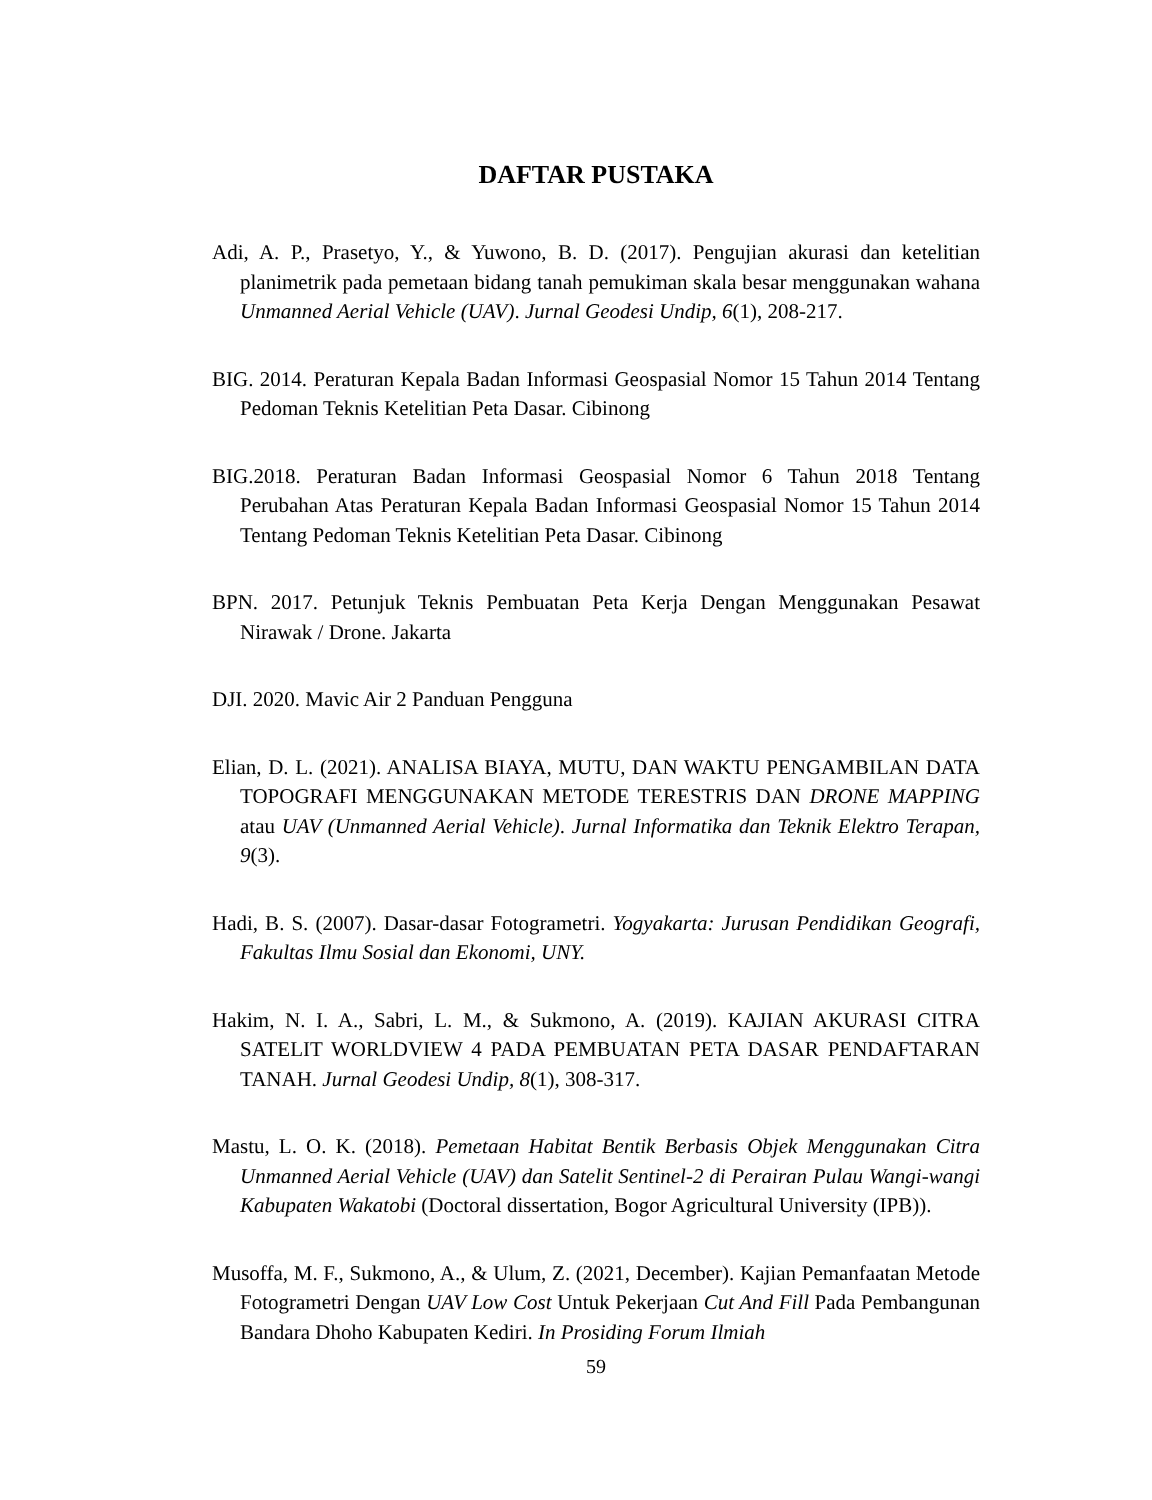DAFTAR PUSTAKA
Adi, A. P., Prasetyo, Y., & Yuwono, B. D. (2017). Pengujian akurasi dan ketelitian planimetrik pada pemetaan bidang tanah pemukiman skala besar menggunakan wahana Unmanned Aerial Vehicle (UAV). Jurnal Geodesi Undip, 6(1), 208-217.
BIG. 2014. Peraturan Kepala Badan Informasi Geospasial Nomor 15 Tahun 2014 Tentang Pedoman Teknis Ketelitian Peta Dasar. Cibinong
BIG.2018. Peraturan Badan Informasi Geospasial Nomor 6 Tahun 2018 Tentang Perubahan Atas Peraturan Kepala Badan Informasi Geospasial Nomor 15 Tahun 2014 Tentang Pedoman Teknis Ketelitian Peta Dasar. Cibinong
BPN. 2017. Petunjuk Teknis Pembuatan Peta Kerja Dengan Menggunakan Pesawat Nirawak / Drone. Jakarta
DJI. 2020. Mavic Air 2 Panduan Pengguna
Elian, D. L. (2021). ANALISA BIAYA, MUTU, DAN WAKTU PENGAMBILAN DATA TOPOGRAFI MENGGUNAKAN METODE TERESTRIS DAN DRONE MAPPING atau UAV (Unmanned Aerial Vehicle). Jurnal Informatika dan Teknik Elektro Terapan, 9(3).
Hadi, B. S. (2007). Dasar-dasar Fotogrametri. Yogyakarta: Jurusan Pendidikan Geografi, Fakultas Ilmu Sosial dan Ekonomi, UNY.
Hakim, N. I. A., Sabri, L. M., & Sukmono, A. (2019). KAJIAN AKURASI CITRA SATELIT WORLDVIEW 4 PADA PEMBUATAN PETA DASAR PENDAFTARAN TANAH. Jurnal Geodesi Undip, 8(1), 308-317.
Mastu, L. O. K. (2018). Pemetaan Habitat Bentik Berbasis Objek Menggunakan Citra Unmanned Aerial Vehicle (UAV) dan Satelit Sentinel-2 di Perairan Pulau Wangi-wangi Kabupaten Wakatobi (Doctoral dissertation, Bogor Agricultural University (IPB)).
Musoffa, M. F., Sukmono, A., & Ulum, Z. (2021, December). Kajian Pemanfaatan Metode Fotogrametri Dengan UAV Low Cost Untuk Pekerjaan Cut And Fill Pada Pembangunan Bandara Dhoho Kabupaten Kediri. In Prosiding Forum Ilmiah
59